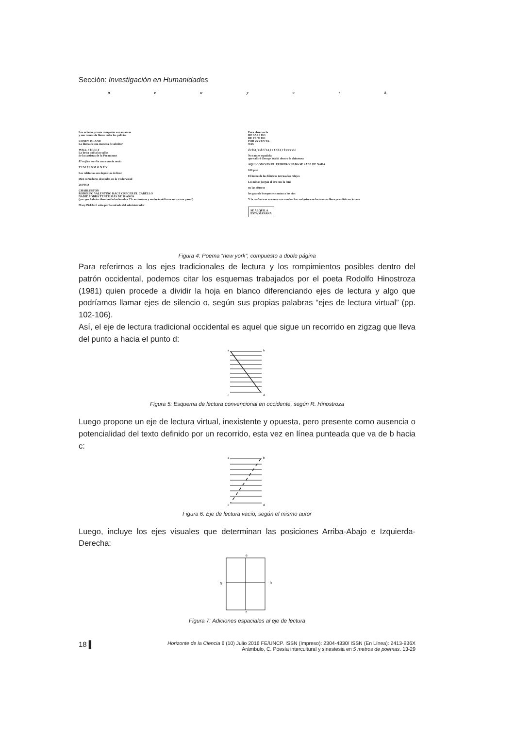Sección: Investigación en Humanidades
newyork
Los arboles pronto romperán sus amarras
y son ramos de flores todos los policías
CONEY ISLAND
La lluvia es una moneda de afecitar
WALL STREET
La brisa dobla los tallos
de las artistas de la Paramount
El tráfico escribe una cara de novia
T I M E I S M O N E Y
Los teléfonos son depósitos de licor
Diez corredores desnudos en la Underwood
28 PISO
CHARLESTON
RODOLFO VALENTINO HACE CRECER EL CABELLO
NADIE PODRÁ TENER MÁS DE 30 AÑOS
(por que habrán disminuido los hombre 25 centimetros y andarán oblicuos sobre una pared)
Mary Pickford sube por la mirada del administrador
Para observarla
HE SA LI DO
RE PE TI DO
POR 25 VEN TA-
NAS
d e b a j o d e l t a p e t e b a y b a r c o s
No cantes española
que saldrá George Walsh dentro la chimenea
AQUI COMO EN EL PRIMERO NADA SE SABE DE NADA
100 piso
El humo de las fábricas retrasa los relojes
Los niños juegan al aro con la luna
en las afueras
los guarda bosques encantan a los ríos
Y la mañana se va como una muchacha cualquiera en las trenzas lleva prendido un letrero
SE ALQUILA
ESTA MAÑANA
Figura 4: Poema “new york”, compuesto a doble página
Para referirnos a los ejes tradicionales de lectura y los rompimientos posibles dentro del patrón occidental, podemos citar los esquemas trabajados por el poeta Rodolfo Hinostroza (1981) quien procede a dividir la hoja en blanco diferenciando ejes de lectura y algo que podríamos llamar ejes de silencio o, según sus propias palabras “ejes de lectura virtual” (pp. 102-106).
Así, el eje de lectura tradicional occidental es aquel que sigue un recorrido en zigzag que lleva del punto a hacia el punto d:
a
b
c
d
Figura 5: Esquema de lectura convencional en occidente, según R. Hinostroza
Luego propone un eje de lectura virtual, inexistente y opuesta, pero presente como ausencia o potencialidad del texto definido por un recorrido, esta vez en línea punteada que va de b hacia c:
a
b
c
d
Figura 6: Eje de lectura vacío, según el mismo autor
Luego, incluye los ejes visuales que determinan las posiciones Arriba-Abajo e Izquierda-Derecha:
e
f
g
h
Figura 7: Adiciones espaciales al eje de lectura
18 ▌ Horizonte de la Ciencia 6 (10) Julio 2016 FE/UNCP. ISSN (Impreso): 2304-4330/ ISSN (En Línea): 2413-936X
Arámbulo, C. Poesía intercultural y sinestesia en 5 metros de poemas. 13-29